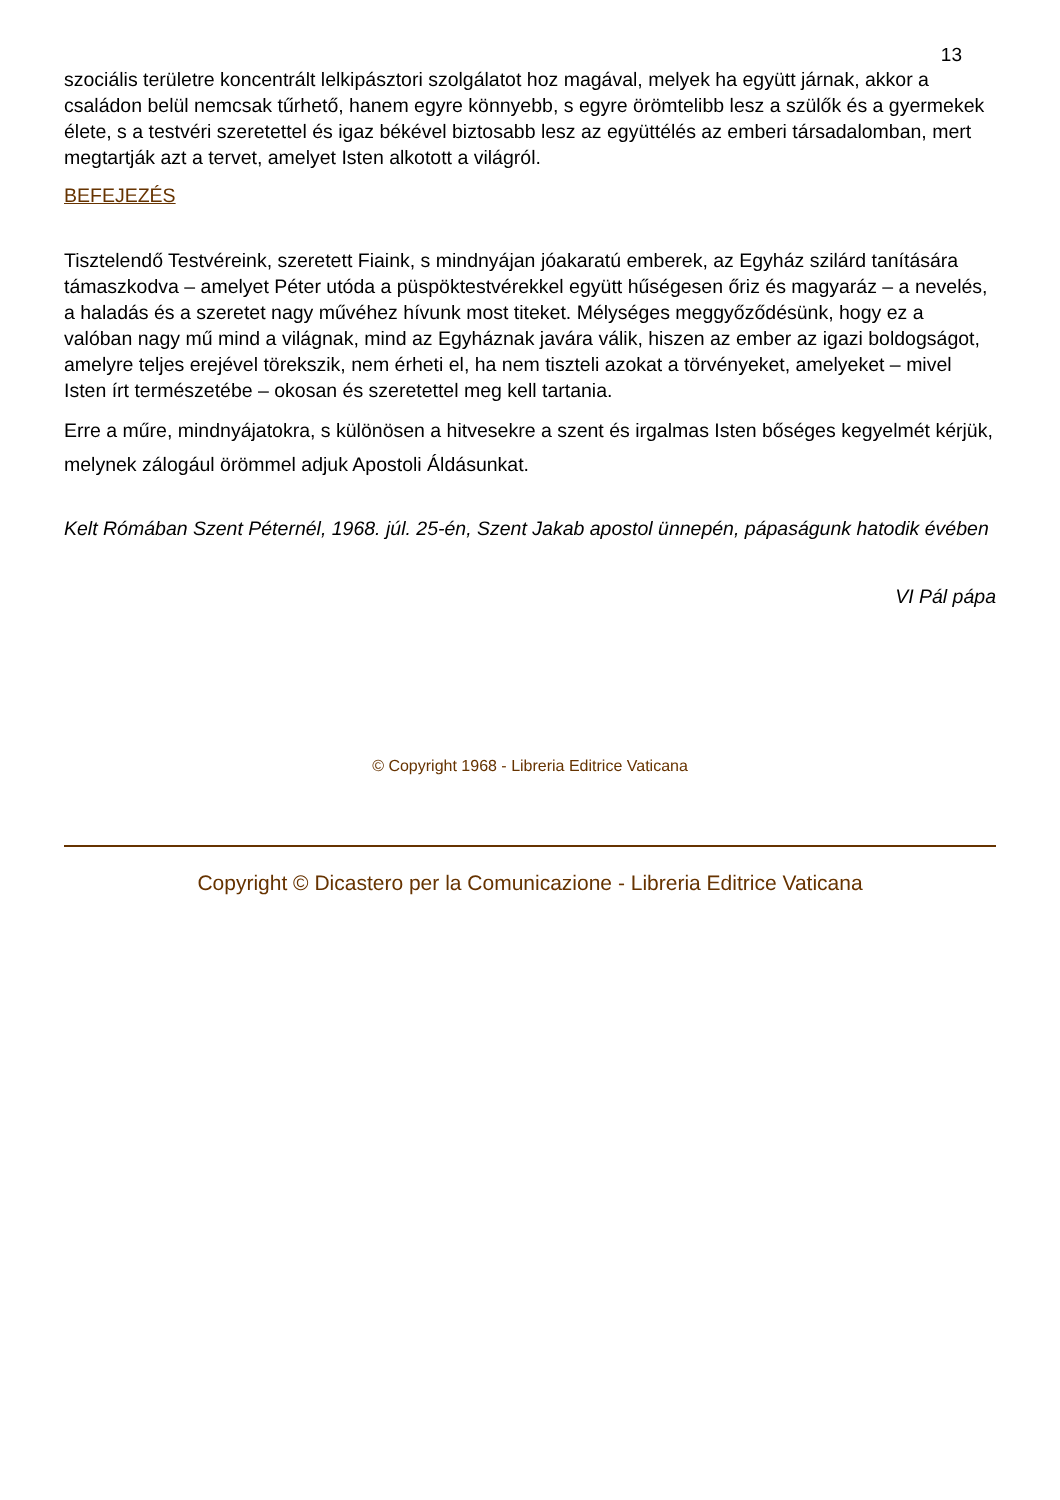13
szociális területre koncentrált lelkipásztori szolgálatot hoz magával, melyek ha együtt járnak, akkor a családon belül nemcsak tűrhető, hanem egyre könnyebb, s egyre örömtelibb lesz a szülők és a gyermekek élete, s a testvéri szeretettel és igaz békével biztosabb lesz az együttélés az emberi társadalomban, mert megtartják azt a tervet, amelyet Isten alkotott a világról.
BEFEJEZÉS
Tisztelendő Testvéreink, szeretett Fiaink, s mindnyájan jóakaratú emberek, az Egyház szilárd tanítására támaszkodva – amelyet Péter utóda a püspöktestvérekkel együtt hűségesen őriz és magyaráz – a nevelés, a haladás és a szeretet nagy művéhez hívunk most titeket. Mélységes meggyőződésünk, hogy ez a valóban nagy mű mind a világnak, mind az Egyháznak javára válik, hiszen az ember az igazi boldogságot, amelyre teljes erejével törekszik, nem érheti el, ha nem tiszteli azokat a törvényeket, amelyeket – mivel Isten írt természetébe – okosan és szeretettel meg kell tartania.
Erre a műre, mindnyájatokra, s különösen a hitvesekre a szent és irgalmas Isten bőséges kegyelmét kérjük, melynek zálogául örömmel adjuk Apostoli Áldásunkat.
Kelt Rómában Szent Péternél, 1968. júl. 25-én, Szent Jakab apostol ünnepén, pápaságunk hatodik évében
VI Pál pápa
© Copyright 1968 - Libreria Editrice Vaticana
Copyright © Dicastero per la Comunicazione - Libreria Editrice Vaticana